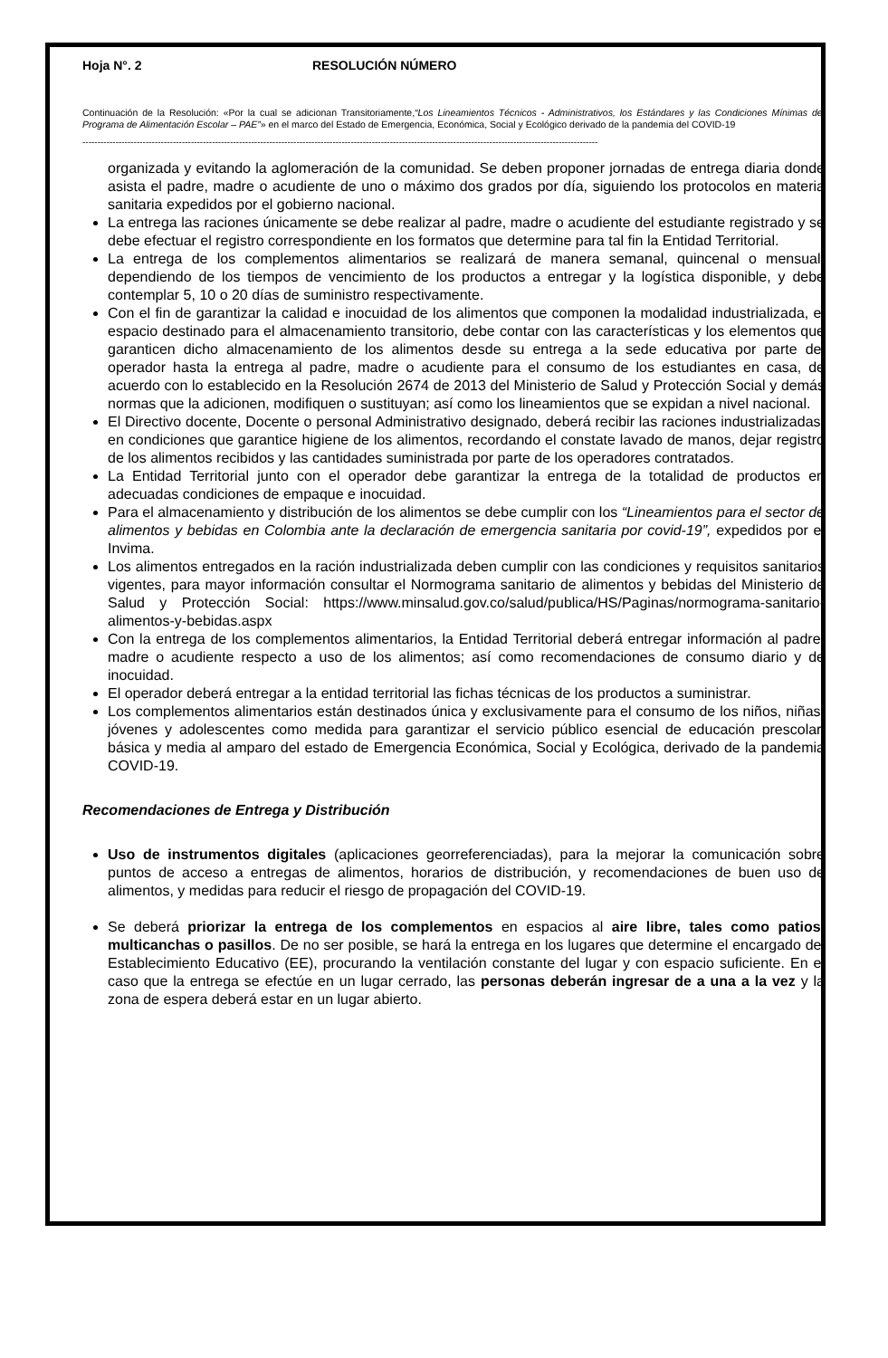Hoja N°. 2 RESOLUCIÓN NÚMERO
Continuación de la Resolución: «Por la cual se adicionan Transitoriamente,“Los Lineamientos Técnicos - Administrativos, los Estándares y las Condiciones Mínimas del Programa de Alimentación Escolar – PAE”» en el marco del Estado de Emergencia, Económica, Social y Ecológico derivado de la pandemia del COVID-19
---------------------------------------------------------------------------------------------------------------------------------------------------------------------------
organizada y evitando la aglomeración de la comunidad. Se deben proponer jornadas de entrega diaria donde asista el padre, madre o acudiente de uno o máximo dos grados por día, siguiendo los protocolos en materia sanitaria expedidos por el gobierno nacional.
La entrega las raciones únicamente se debe realizar al padre, madre o acudiente del estudiante registrado y se debe efectuar el registro correspondiente en los formatos que determine para tal fin la Entidad Territorial.
La entrega de los complementos alimentarios se realizará de manera semanal, quincenal o mensual, dependiendo de los tiempos de vencimiento de los productos a entregar y la logística disponible, y debe contemplar 5, 10 o 20 días de suministro respectivamente.
Con el fin de garantizar la calidad e inocuidad de los alimentos que componen la modalidad industrializada, el espacio destinado para el almacenamiento transitorio, debe contar con las características y los elementos que garanticen dicho almacenamiento de los alimentos desde su entrega a la sede educativa por parte del operador hasta la entrega al padre, madre o acudiente para el consumo de los estudiantes en casa, de acuerdo con lo establecido en la Resolución 2674 de 2013 del Ministerio de Salud y Protección Social y demás normas que la adicionen, modifiquen o sustituyan; así como los lineamientos que se expidan a nivel nacional.
El Directivo docente, Docente o personal Administrativo designado, deberá recibir las raciones industrializadas, en condiciones que garantice higiene de los alimentos, recordando el constate lavado de manos, dejar registro de los alimentos recibidos y las cantidades suministrada por parte de los operadores contratados.
La Entidad Territorial junto con el operador debe garantizar la entrega de la totalidad de productos en adecuadas condiciones de empaque e inocuidad.
Para el almacenamiento y distribución de los alimentos se debe cumplir con los “Lineamientos para el sector de alimentos y bebidas en Colombia ante la declaración de emergencia sanitaria por covid-19”, expedidos por el Invima.
Los alimentos entregados en la ración industrializada deben cumplir con las condiciones y requisitos sanitarios vigentes, para mayor información consultar el Normograma sanitario de alimentos y bebidas del Ministerio de Salud y Protección Social: https://www.minsalud.gov.co/salud/publica/HS/Paginas/normograma-sanitario-alimentos-y-bebidas.aspx
Con la entrega de los complementos alimentarios, la Entidad Territorial deberá entregar información al padre, madre o acudiente respecto a uso de los alimentos; así como recomendaciones de consumo diario y de inocuidad.
El operador deberá entregar a la entidad territorial las fichas técnicas de los productos a suministrar.
Los complementos alimentarios están destinados única y exclusivamente para el consumo de los niños, niñas, jóvenes y adolescentes como medida para garantizar el servicio público esencial de educación prescolar, básica y media al amparo del estado de Emergencia Económica, Social y Ecológica, derivado de la pandemia COVID-19.
Recomendaciones de Entrega y Distribución
Uso de instrumentos digitales (aplicaciones georreferenciadas), para la mejorar la comunicación sobre puntos de acceso a entregas de alimentos, horarios de distribución, y recomendaciones de buen uso de alimentos, y medidas para reducir el riesgo de propagación del COVID-19.
Se deberá priorizar la entrega de los complementos en espacios al aire libre, tales como patios, multicanchas o pasillos. De no ser posible, se hará la entrega en los lugares que determine el encargado del Establecimiento Educativo (EE), procurando la ventilación constante del lugar y con espacio suficiente. En el caso que la entrega se efectúe en un lugar cerrado, las personas deberán ingresar de a una a la vez y la zona de espera deberá estar en un lugar abierto.